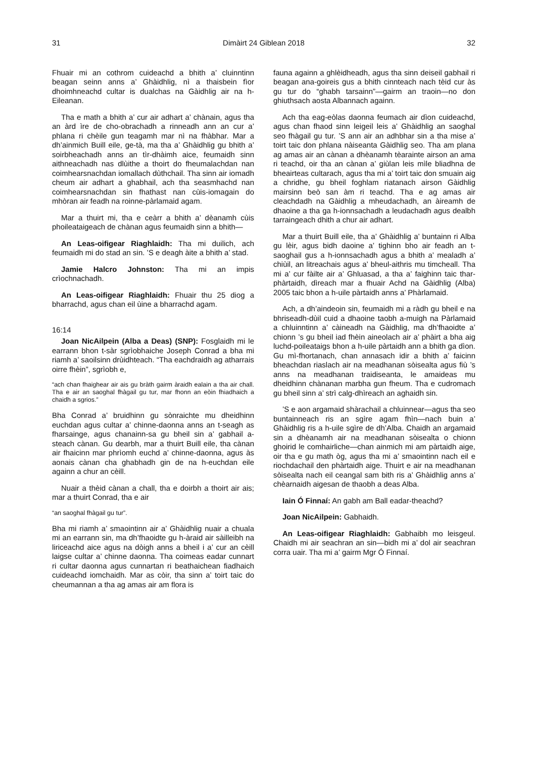31 Dimàirt 24 Giblean 2018 32
Fhuair mi an cothrom cuideachd a bhith a’ cluinntinn beagan seinn anns a’ Ghàidhlig, nì a thaisbein fìor dhoimhneachd cultar is dualchas na Gàidhlig air na h-Eileanan.
Tha e math a bhith a’ cur air adhart a’ chànain, agus tha an àrd ìre de cho-obrachadh a rinneadh ann an cur a’ phlana ri chèile gun teagamh mar nì na fhàbhar. Mar a dh’ainmich Buill eile, ge-tà, ma tha a’ Ghàidhlig gu bhith a’ soirbheachadh anns an tìr-dhàimh aice, feumaidh sinn aithneachadh nas dlùithe a thoirt do fheumalachdan nan coimhearsnachdan iomallach dùthchail. Tha sinn air iomadh cheum air adhart a ghabhail, ach tha seasmhachd nan coimhearsnachdan sin fhathast nan cùis-iomagain do mhòran air feadh na roinne-pàrlamaid agam.
Mar a thuirt mi, tha e ceàrr a bhith a’ dèanamh cùis phoileataigeach de chànan agus feumaidh sinn a bhith—
An Leas-oifigear Riaghlaidh: Tha mi duilich, ach feumaidh mi do stad an sin. ’S e deagh àite a bhith a’ stad.
Jamie Halcro Johnston: Tha mi an impis crìochnachadh.
An Leas-oifigear Riaghlaidh: Fhuair thu 25 diog a bharrachd, agus chan eil ùine a bharrachd agam.
16:14
Joan NicAilpein (Alba a Deas) (SNP): Fosglaidh mi le earrann bhon t-sàr sgrìobhaiche Joseph Conrad a bha mi riamh a’ saoilsinn drùidhteach. “Tha eachdraidh ag atharrais oirre fhèin”, sgrìobh e,
“ach chan fhaighear air ais gu bràth gairm àraidh ealain a tha air chall. Tha e air an saoghal fhàgail gu tur, mar fhonn an eòin fhiadhaich a chaidh a sgrios.”
Bha Conrad a’ bruidhinn gu sònraichte mu dheidhinn euchdan agus cultar a’ chinne-daonna anns an t-seagh as fharsainge, agus chanainn-sa gu bheil sin a’ gabhail a-steach cànan. Gu dearbh, mar a thuirt Buill eile, tha cànan air fhaicinn mar phrìomh euchd a’ chinne-daonna, agus às aonais cànan cha ghabhadh gin de na h-euchdan eile againn a chur an cèill.
Nuair a thèid cànan a chall, tha e doirbh a thoirt air ais; mar a thuirt Conrad, tha e air
“an saoghal fhàgail gu tur”.
Bha mi riamh a’ smaointinn air a’ Ghàidhlig nuair a chuala mi an earrann sin, ma dh’fhaoidte gu h-àraid air sàilleibh na liriceachd aice agus na dòigh anns a bheil i a’ cur an cèill laigse cultar a’ chinne daonna. Tha coimeas eadar cunnart ri cultar daonna agus cunnartan ri beathaichean fiadhaich cuideachd iomchaidh. Mar as còir, tha sinn a’ toirt taic do cheumannan a tha ag amas air am flora is
fauna againn a ghlèidheadh, agus tha sinn deiseil gabhail ri beagan ana-goireis gus a bhith cinnteach nach tèid cur às gu tur do “ghabh tarsainn”—gairm an traoin—no don ghiuthsach aosta Albannach againn.
Ach tha eag-eòlas daonna feumach air dìon cuideachd, agus chan fhaod sinn leigeil leis a’ Ghàidhlig an saoghal seo fhàgail gu tur. ’S ann air an adhbhar sin a tha mise a’ toirt taic don phlana nàiseanta Gàidhlig seo. Tha am plana ag amas air an cànan a dhèanamh tèarainte airson an ama ri teachd, oir tha an cànan a’ giùlan leis mìle bliadhna de bheairteas cultarach, agus tha mi a’ toirt taic don smuain aig a chridhe, gu bheil foghlam riatanach airson Gàidhlig mairsinn beò san àm ri teachd. Tha e ag amas air cleachdadh na Gàidhlig a mheudachadh, an àireamh de dhaoine a tha ga h-ionnsachadh a leudachadh agus dealbh tarraingeach dhith a chur air adhart.
Mar a thuirt Buill eile, tha a’ Ghàidhlig a’ buntainn ri Alba gu lèir, agus bidh daoine a’ tighinn bho air feadh an t-saoghail gus a h-ionnsachadh agus a bhith a’ mealadh a’ chiùil, an litreachais agus a’ bheul-aithris mu timcheall. Tha mi a’ cur fàilte air a’ Ghluasad, a tha a’ faighinn taic thar-phàrtaidh, dìreach mar a fhuair Achd na Gàidhlig (Alba) 2005 taic bhon a h-uile pàrtaidh anns a’ Phàrlamaid.
Ach, a dh’aindeoin sin, feumaidh mi a ràdh gu bheil e na bhriseadh-dùil cuid a dhaoine taobh a-muigh na Pàrlamaid a chluinntinn a’ càineadh na Gàidhlig, ma dh’fhaoidte a’ chionn ’s gu bheil iad fhèin aineolach air a’ phàirt a bha aig luchd-poileataigs bhon a h-uile pàrtaidh ann a bhith ga dìon. Gu mì-fhortanach, chan annasach idir a bhith a’ faicinn bheachdan riaslach air na meadhanan sòisealta agus fiù ’s anns na meadhanan traidiseanta, le amaideas mu dheidhinn chànanan marbha gun fheum. Tha e cudromach gu bheil sinn a’ strì calg-dhìreach an aghaidh sin.
’S e aon argamaid shàrachail a chluinnear—agus tha seo buntainneach ris an sgìre agam fhìn—nach buin a’ Ghàidhlig ris a h-uile sgìre de dh’Alba. Chaidh an argamaid sin a dhèanamh air na meadhanan sòisealta o chionn ghoirid le comhairliche—chan ainmich mi am pàrtaidh aige, oir tha e gu math òg, agus tha mi a’ smaointinn nach eil e riochdachail den phàrtaidh aige. Thuirt e air na meadhanan sòisealta nach eil ceangal sam bith ris a’ Ghàidhlig anns a’ chèarnaidh aigesan de thaobh a deas Alba.
Iain Ó Finnaí: An gabh am Ball eadar-theachd?
Joan NicAilpein: Gabhaidh.
An Leas-oifigear Riaghlaidh: Gabhaibh mo leisgeul. Chaidh mi air seachran an sin—bidh mi a’ dol air seachran corra uair. Tha mi a’ gairm Mgr Ó Finnaí.